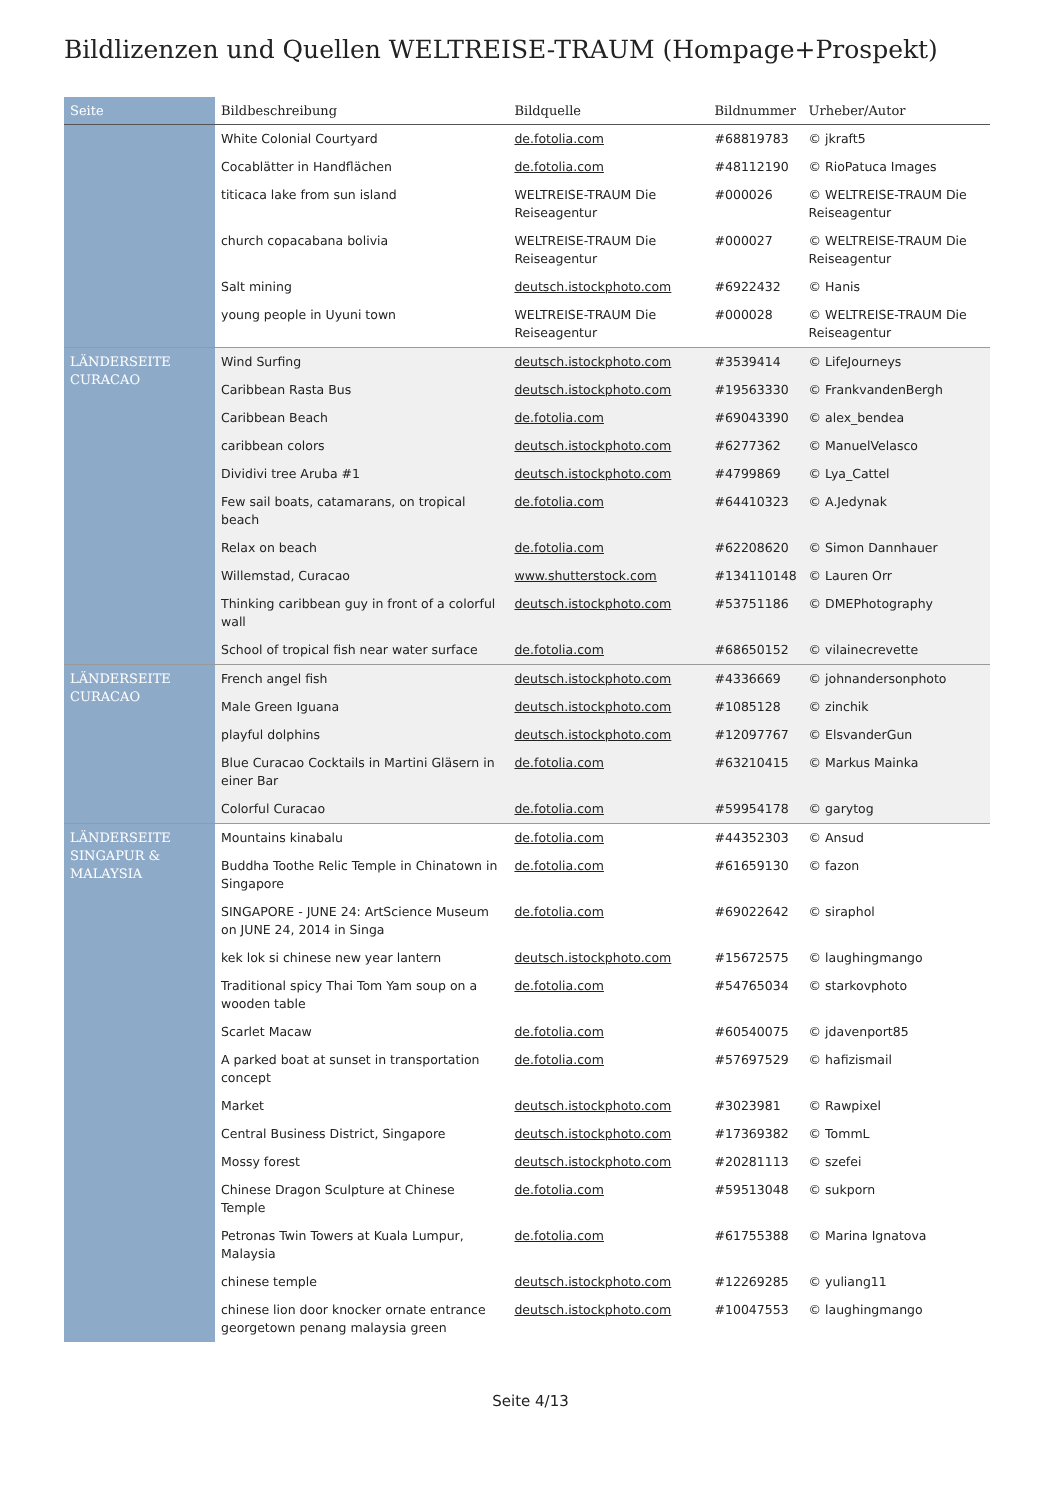Bildlizenzen und Quellen WELTREISE-TRAUM (Hompage+Prospekt)
| Seite | Bildbeschreibung | Bildquelle | Bildnummer | Urheber/Autor |
| --- | --- | --- | --- | --- |
| | White Colonial Courtyard | de.fotolia.com | #68819783 | © jkraft5 |
| | Cocablätter in Handflächen | de.fotolia.com | #48112190 | © RioPatuca Images |
| | titicaca lake from sun island | WELTREISE-TRAUM Die Reiseagentur | #000026 | © WELTREISE-TRAUM Die Reiseagentur |
| | church copacabana bolivia | WELTREISE-TRAUM Die Reiseagentur | #000027 | © WELTREISE-TRAUM Die Reiseagentur |
| | Salt mining | deutsch.istockphoto.com | #6922432 | © Hanis |
| | young people in Uyuni town | WELTREISE-TRAUM Die Reiseagentur | #000028 | © WELTREISE-TRAUM Die Reiseagentur |
| LÄNDERSEITE CURACAO | Wind Surfing | deutsch.istockphoto.com | #3539414 | © LifeJourneys |
| | Caribbean Rasta Bus | deutsch.istockphoto.com | #19563330 | © FrankvandenBergh |
| | Caribbean Beach | de.fotolia.com | #69043390 | © alex_bendea |
| | caribbean colors | deutsch.istockphoto.com | #6277362 | © ManuelVelasco |
| | Dividivi tree Aruba #1 | deutsch.istockphoto.com | #4799869 | © Lya_Cattel |
| | Few sail boats, catamarans, on tropical beach | de.fotolia.com | #64410323 | © A.Jedynak |
| | Relax on beach | de.fotolia.com | #62208620 | © Simon Dannhauer |
| | Willemstad, Curacao | www.shutterstock.com | #134110148 | © Lauren Orr |
| | Thinking caribbean guy in front of a colorful wall | deutsch.istockphoto.com | #53751186 | © DMEPhotography |
| | School of tropical fish near water surface | de.fotolia.com | #68650152 | © vilainecrevette |
| LÄNDERSEITE CURACAO | French angel fish | deutsch.istockphoto.com | #4336669 | © johnandersonphoto |
| | Male Green Iguana | deutsch.istockphoto.com | #1085128 | © zinchik |
| | playful dolphins | deutsch.istockphoto.com | #12097767 | © ElsvanderGun |
| | Blue Curacao Cocktails in Martini Gläsern in einer Bar | de.fotolia.com | #63210415 | © Markus Mainka |
| | Colorful Curacao | de.fotolia.com | #59954178 | © garytog |
| LÄNDERSEITE SINGAPUR & MALAYSIA | Mountains kinabalu | de.fotolia.com | #44352303 | © Ansud |
| | Buddha Toothe Relic Temple in Chinatown in Singapore | de.fotolia.com | #61659130 | © fazon |
| | SINGAPORE - JUNE 24: ArtScience Museum on JUNE 24, 2014 in Singa | de.fotolia.com | #69022642 | © siraphol |
| | kek lok si chinese new year lantern | deutsch.istockphoto.com | #15672575 | © laughingmango |
| | Traditional spicy Thai Tom Yam soup on a wooden table | de.fotolia.com | #54765034 | © starkovphoto |
| | Scarlet Macaw | de.fotolia.com | #60540075 | © jdavenport85 |
| | A parked boat at sunset in transportation concept | de.fotolia.com | #57697529 | © hafizismail |
| | Market | deutsch.istockphoto.com | #3023981 | © Rawpixel |
| | Central Business District, Singapore | deutsch.istockphoto.com | #17369382 | © TommL |
| | Mossy forest | deutsch.istockphoto.com | #20281113 | © szefei |
| | Chinese Dragon Sculpture at Chinese Temple | de.fotolia.com | #59513048 | © sukporn |
| | Petronas Twin Towers at Kuala Lumpur, Malaysia | de.fotolia.com | #61755388 | © Marina Ignatova |
| | chinese temple | deutsch.istockphoto.com | #12269285 | © yuliang11 |
| | chinese lion door knocker ornate entrance georgetown penang malaysia green | deutsch.istockphoto.com | #10047553 | © laughingmango |
Seite 4/13